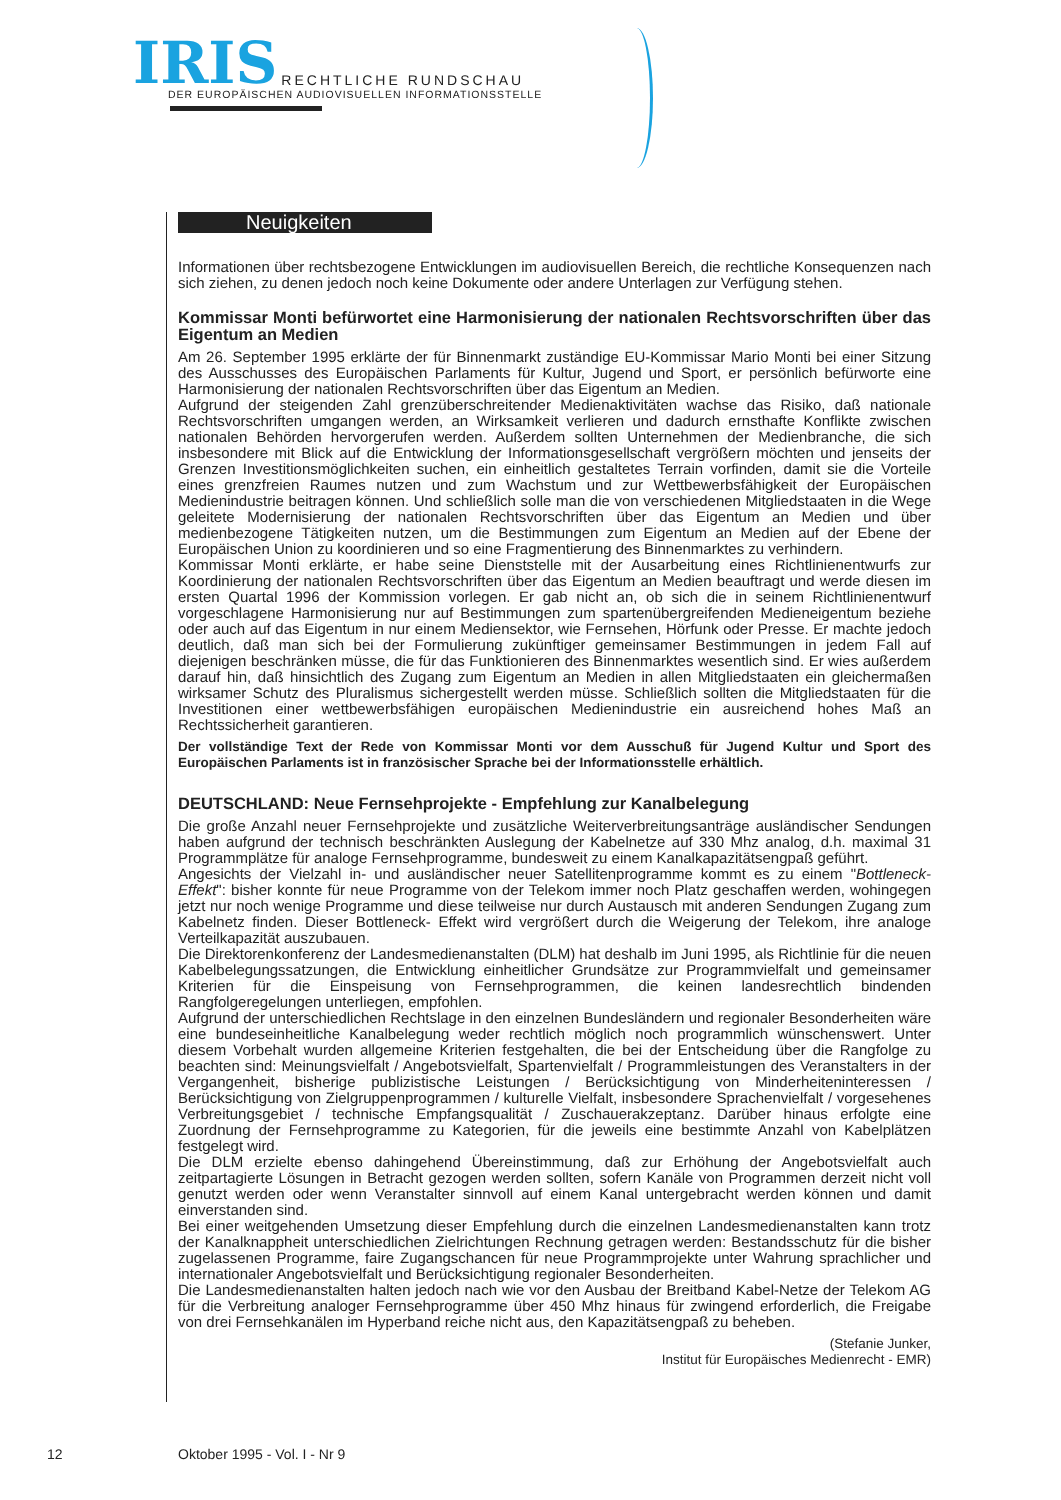IRIS RECHTLICHE RUNDSCHAU
DER EUROPÄISCHEN AUDIOVISUELLEN INFORMATIONSSTELLE
Neuigkeiten
Informationen über rechtsbezogene Entwicklungen im audiovisuellen Bereich, die rechtliche Konsequenzen nach sich ziehen, zu denen jedoch noch keine Dokumente oder andere Unterlagen zur Verfügung stehen.
Kommissar Monti befürwortet eine Harmonisierung der nationalen Rechtsvorschriften über das Eigentum an Medien
Am 26. September 1995 erklärte der für Binnenmarkt zuständige EU-Kommissar Mario Monti bei einer Sitzung des Ausschusses des Europäischen Parlaments für Kultur, Jugend und Sport, er persönlich befürworte eine Harmonisierung der nationalen Rechtsvorschriften über das Eigentum an Medien.
Aufgrund der steigenden Zahl grenzüberschreitender Medienaktivitäten wachse das Risiko, daß nationale Rechtsvorschriften umgangen werden, an Wirksamkeit verlieren und dadurch ernsthafte Konflikte zwischen nationalen Behörden hervorgerufen werden. Außerdem sollten Unternehmen der Medienbranche, die sich insbesondere mit Blick auf die Entwicklung der Informationsgesellschaft vergrößern möchten und jenseits der Grenzen Investitionsmöglichkeiten suchen, ein einheitlich gestaltetes Terrain vorfinden, damit sie die Vorteile eines grenzfreien Raumes nutzen und zum Wachstum und zur Wettbewerbsfähigkeit der Europäischen Medienindustrie beitragen können. Und schließlich solle man die von verschiedenen Mitgliedstaaten in die Wege geleitete Modernisierung der nationalen Rechtsvorschriften über das Eigentum an Medien und über medienbezogene Tätigkeiten nutzen, um die Bestimmungen zum Eigentum an Medien auf der Ebene der Europäischen Union zu koordinieren und so eine Fragmentierung des Binnenmarktes zu verhindern.
Kommissar Monti erklärte, er habe seine Dienststelle mit der Ausarbeitung eines Richtlinienentwurfs zur Koordinierung der nationalen Rechtsvorschriften über das Eigentum an Medien beauftragt und werde diesen im ersten Quartal 1996 der Kommission vorlegen. Er gab nicht an, ob sich die in seinem Richtlinienentwurf vorgeschlagene Harmonisierung nur auf Bestimmungen zum spartenübergreifenden Medieneigentum beziehe oder auch auf das Eigentum in nur einem Mediensektor, wie Fernsehen, Hörfunk oder Presse. Er machte jedoch deutlich, daß man sich bei der Formulierung zukünftiger gemeinsamer Bestimmungen in jedem Fall auf diejenigen beschränken müsse, die für das Funktionieren des Binnenmarktes wesentlich sind. Er wies außerdem darauf hin, daß hinsichtlich des Zugang zum Eigentum an Medien in allen Mitgliedstaaten ein gleichermaßen wirksamer Schutz des Pluralismus sichergestellt werden müsse. Schließlich sollten die Mitgliedstaaten für die Investitionen einer wettbewerbsfähigen europäischen Medienindustrie ein ausreichend hohes Maß an Rechtssicherheit garantieren.
Der vollständige Text der Rede von Kommissar Monti vor dem Ausschuß für Jugend Kultur und Sport des Europäischen Parlaments ist in französischer Sprache bei der Informationsstelle erhältlich.
DEUTSCHLAND: Neue Fernsehprojekte - Empfehlung zur Kanalbelegung
Die große Anzahl neuer Fernsehprojekte und zusätzliche Weiterverbreitungsanträge ausländischer Sendungen haben aufgrund der technisch beschränkten Auslegung der Kabelnetze auf 330 Mhz analog, d.h. maximal 31 Programmplätze für analoge Fernsehprogramme, bundesweit zu einem Kanalkapazitätsengpaß geführt.
Angesichts der Vielzahl in- und ausländischer neuer Satellitenprogramme kommt es zu einem "Bottleneck-Effekt": bisher konnte für neue Programme von der Telekom immer noch Platz geschaffen werden, wohingegen jetzt nur noch wenige Programme und diese teilweise nur durch Austausch mit anderen Sendungen Zugang zum Kabelnetz finden. Dieser Bottleneck- Effekt wird vergrößert durch die Weigerung der Telekom, ihre analoge Verteilkapazität auszubauen.
Die Direktorenkonferenz der Landesmedienanstalten (DLM) hat deshalb im Juni 1995, als Richtlinie für die neuen Kabelbelegungssatzungen, die Entwicklung einheitlicher Grundsätze zur Programmvielfalt und gemeinsamer Kriterien für die Einspeisung von Fernsehprogrammen, die keinen landesrechtlich bindenden Rangfolgeregelungen unterliegen, empfohlen.
Aufgrund der unterschiedlichen Rechtslage in den einzelnen Bundesländern und regionaler Besonderheiten wäre eine bundeseinheitliche Kanalbelegung weder rechtlich möglich noch programmlich wünschenswert. Unter diesem Vorbehalt wurden allgemeine Kriterien festgehalten, die bei der Entscheidung über die Rangfolge zu beachten sind: Meinungsvielfalt / Angebotsvielfalt, Spartenvielfalt / Programmleistungen des Veranstalters in der Vergangenheit, bisherige publizistische Leistungen / Berücksichtigung von Minderheiteninteressen / Berücksichtigung von Zielgruppenprogrammen / kulturelle Vielfalt, insbesondere Sprachenvielfalt / vorgesehenes Verbreitungsgebiet / technische Empfangsqualität / Zuschauerakzeptanz. Darüber hinaus erfolgte eine Zuordnung der Fernsehprogramme zu Kategorien, für die jeweils eine bestimmte Anzahl von Kabelplätzen festgelegt wird.
Die DLM erzielte ebenso dahingehend Übereinstimmung, daß zur Erhöhung der Angebotsvielfalt auch zeitpartagierte Lösungen in Betracht gezogen werden sollten, sofern Kanäle von Programmen derzeit nicht voll genutzt werden oder wenn Veranstalter sinnvoll auf einem Kanal untergebracht werden können und damit einverstanden sind.
Bei einer weitgehenden Umsetzung dieser Empfehlung durch die einzelnen Landesmedienanstalten kann trotz der Kanalknappheit unterschiedlichen Zielrichtungen Rechnung getragen werden: Bestandsschutz für die bisher zugelassenen Programme, faire Zugangschancen für neue Programmprojekte unter Wahrung sprachlicher und internationaler Angebotsvielfalt und Berücksichtigung regionaler Besonderheiten.
Die Landesmedienanstalten halten jedoch nach wie vor den Ausbau der Breitband Kabel-Netze der Telekom AG für die Verbreitung analoger Fernsehprogramme über 450 Mhz hinaus für zwingend erforderlich, die Freigabe von drei Fernsehkanälen im Hyperband reiche nicht aus, den Kapazitätsengpaß zu beheben.
(Stefanie Junker,
Institut für Europäisches Medienrecht - EMR)
12 Oktober 1995 - Vol. I - Nr 9